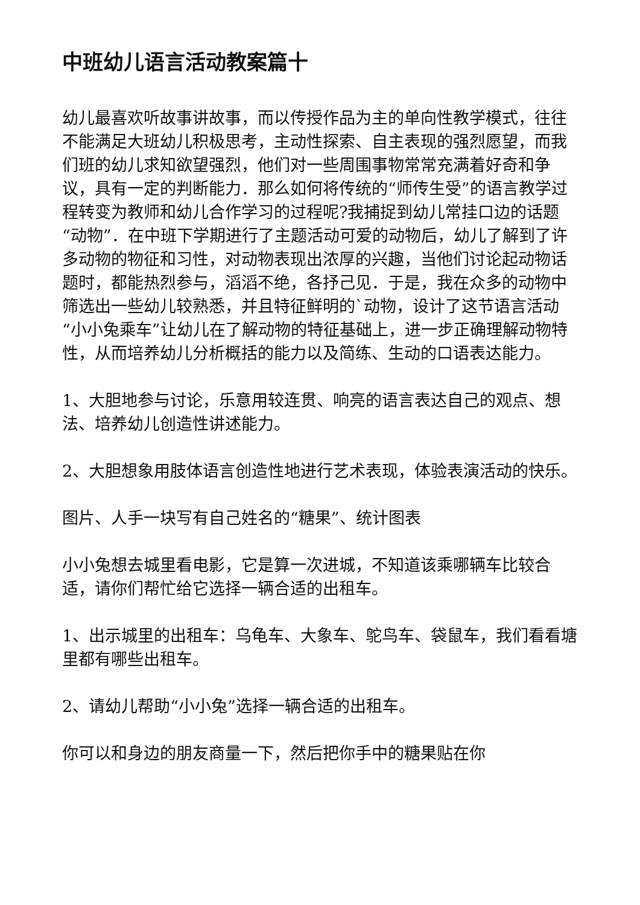中班幼儿语言活动教案篇十
幼儿最喜欢听故事讲故事，而以传授作品为主的单向性教学模式，往往不能满足大班幼儿积极思考，主动性探索、自主表现的强烈愿望，而我们班的幼儿求知欲望强烈，他们对一些周围事物常常充满着好奇和争议，具有一定的判断能力．那么如何将传统的“师传生受”的语言教学过程转变为教师和幼儿合作学习的过程呢?我捕捉到幼儿常挂口边的话题“动物”．在中班下学期进行了主题活动可爱的动物后，幼儿了解到了许多动物的物征和习性，对动物表现出浓厚的兴趣，当他们讨论起动物话题时，都能热烈参与，滔滔不绝，各抒己见．于是，我在众多的动物中筛选出一些幼儿较熟悉，并且特征鲜明的`动物，设计了这节语言活动“小小兔乘车”让幼儿在了解动物的特征基础上，进一步正确理解动物特性，从而培养幼儿分析概括的能力以及简练、生动的口语表达能力。
1、大胆地参与讨论，乐意用较连贯、响亮的语言表达自己的观点、想法、培养幼儿创造性讲述能力。
2、大胆想象用肢体语言创造性地进行艺术表现，体验表演活动的快乐。
图片、人手一块写有自己姓名的“糖果”、统计图表
小小兔想去城里看电影，它是算一次进城，不知道该乘哪辆车比较合适，请你们帮忙给它选择一辆合适的出租车。
1、出示城里的出租车：乌龟车、大象车、鸵鸟车、袋鼠车，我们看看塘里都有哪些出租车。
2、请幼儿帮助“小小兔”选择一辆合适的出租车。
你可以和身边的朋友商量一下，然后把你手中的糖果贴在你